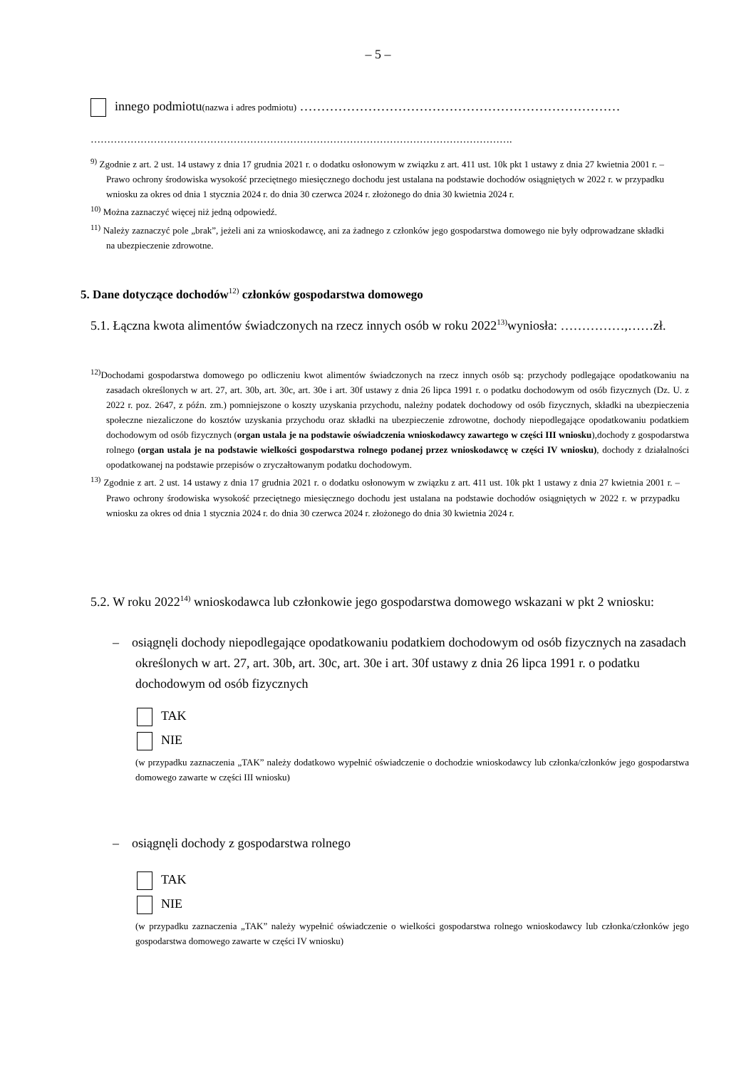– 5 –
innego podmiotu(nazwa i adres podmiotu) …………………………………………………………………
……………………………………………………………………………………………………………….
<sup>9)</sup> Zgodnie z art. 2 ust. 14 ustawy z dnia 17 grudnia 2021 r. o dodatku osłonowym w związku z art. 411 ust. 10k pkt 1 ustawy z dnia 27 kwietnia 2001 r. – Prawo ochrony środowiska wysokość przeciętnego miesięcznego dochodu jest ustalana na podstawie dochodów osiągniętych w 2022 r. w przypadku wniosku za okres od dnia 1 stycznia 2024 r. do dnia 30 czerwca 2024 r. złożonego do dnia 30 kwietnia 2024 r.
<sup>10)</sup> Można zaznaczyć więcej niż jedną odpowiedź.
<sup>11)</sup> Należy zaznaczyć pole „brak”, jeżeli ani za wnioskodawcę, ani za żadnego z członków jego gospodarstwa domowego nie były odprowadzane składki na ubezpieczenie zdrowotne.
5. Dane dotyczące dochodów<sup>12)</sup> członków gospodarstwa domowego
5.1. Łączna kwota alimentów świadczonych na rzecz innych osób w roku 2022<sup>13)</sup>wyniosła: ……………,……zł.
<sup>12)</sup> Dochodami gospodarstwa domowego po odliczeniu kwot alimentów świadczonych na rzecz innych osób są: przychody podlegające opodatkowaniu na zasadach określonych w art. 27, art. 30b, art. 30c, art. 30e i art. 30f ustawy z dnia 26 lipca 1991 r. o podatku dochodowym od osób fizycznych (Dz. U. z 2022 r. poz. 2647, z późn. zm.) pomniejszone o koszty uzyskania przychodu, należny podatek dochodowy od osób fizycznych, składki na ubezpieczenia społeczne niezaliczone do kosztów uzyskania przychodu oraz składki na ubezpieczenie zdrowotne, dochody niepodlegające opodatkowaniu podatkiem dochodowym od osób fizycznych (organ ustala je na podstawie oświadczenia wnioskodawcy zawartego w części III wniosku),dochody z gospodarstwa rolnego (organ ustala je na podstawie wielkości gospodarstwa rolnego podanej przez wnioskodawcę w części IV wniosku), dochody z działalności opodatkowanej na podstawie przepisów o zryczałtowanym podatku dochodowym.
<sup>13)</sup> Zgodnie z art. 2 ust. 14 ustawy z dnia 17 grudnia 2021 r. o dodatku osłonowym w związku z art. 411 ust. 10k pkt 1 ustawy z dnia 27 kwietnia 2001 r. – Prawo ochrony środowiska wysokość przeciętnego miesięcznego dochodu jest ustalana na podstawie dochodów osiągniętych w 2022 r. w przypadku wniosku za okres od dnia 1 stycznia 2024 r. do dnia 30 czerwca 2024 r. złożonego do dnia 30 kwietnia 2024 r.
5.2. W roku 2022<sup>14)</sup> wnioskodawca lub członkowie jego gospodarstwa domowego wskazani w pkt 2 wniosku:
– osiągnęli dochody niepodlegające opodatkowaniu podatkiem dochodowym od osób fizycznych na zasadach określonych w art. 27, art. 30b, art. 30c, art. 30e i art. 30f ustawy z dnia 26 lipca 1991 r. o podatku dochodowym od osób fizycznych
TAK
NIE
(w przypadku zaznaczenia „TAK” należy dodatkowo wypełnić oświadczenie o dochodzie wnioskodawcy lub członka/członków jego gospodarstwa domowego zawarte w części III wniosku)
– osiągnęli dochody z gospodarstwa rolnego
TAK
NIE
(w przypadku zaznaczenia „TAK” należy wypełnić oświadczenie o wielkości gospodarstwa rolnego wnioskodawcy lub członka/członków jego gospodarstwa domowego zawarte w części IV wniosku)